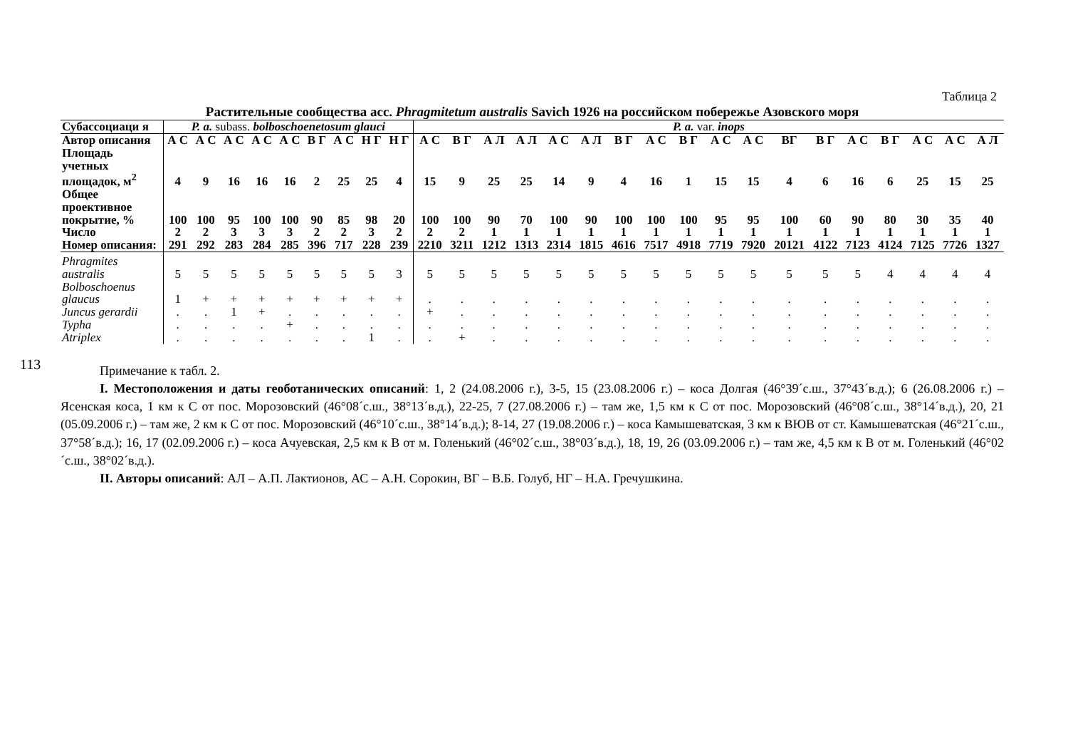113
Таблица 2
Растительные сообщества асс. Phragmitetum australis Savich 1926 на российском побережье Азовского моря
| Субассоциаци я | P. a. subass. bolboschoenetosum glauci | | | | | | | | | P. a. var. inops | | | | | | | | | | | | | | | | | |
| --- | --- | --- | --- | --- | --- | --- | --- | --- | --- | --- | --- | --- | --- | --- | --- | --- | --- | --- | --- | --- | --- | --- | --- | --- | --- | --- | --- |
| Автор описания | А С | А С | А С | А С | А С | В Г | А С | Н Г | Н Г | А С | В Г | А Л | А Л | А С | А Л | В Г | А С | В Г | А С | А С | ВГ | В Г | А С | В Г | А С | А С | А Л |
| Площадь учетных площадок, м<sup>2</sup> | 4 | 9 | 16 | 16 | 16 | 2 | 25 | 25 | 4 | 15 | 9 | 25 | 25 | 14 | 9 | 4 | 16 | 1 | 15 | 15 | 4 | 6 | 16 | 6 | 25 | 15 | 25 |
| Общее проективное покрытие, % | 100 | 100 | 95 | 100 | 100 | 90 | 85 | 98 | 20 | 100 | 100 | 90 | 70 | 100 | 90 | 100 | 100 | 100 | 95 | 95 | 100 | 60 | 90 | 80 | 30 | 35 | 40 |
| Число | 2 | 2 | 3 | 3 | 3 | 2 | 2 | 3 | 2 | 2 | 2 | 1 | 1 | 1 | 1 | 1 | 1 | 1 | 1 | 1 | 1 | 1 | 1 | 1 | 1 | 1 | 1 |
| Номер описания: | 291 | 292 | 283 | 284 | 285 | 396 | 717 | 228 | 239 | 2210 | 3211 | 1212 | 1313 | 2314 | 1815 | 4616 | 7517 | 4918 | 7719 | 7920 | 20121 | 4122 | 7123 | 4124 | 7125 | 7726 | 1327 |
| Phragmites australis | 5 | 5 | 5 | 5 | 5 | 5 | 5 | 5 | 3 | 5 | 5 | 5 | 5 | 5 | 5 | 5 | 5 | 5 | 5 | 5 | 5 | 5 | 5 | 4 | 4 | 4 | 4 |
| Bolboschoenus glaucus | 1 | + | + | + | + | + | + | + | + | . | . | . | . | . | . | . | . | . | . | . | . | . | . | . | . | . | . |
| Juncus gerardii | . | . | 1 | + | . | . | . | . | . | + | . | . | . | . | . | . | . | . | . | . | . | . | . | . | . | . | . |
| Typha | . | . | . | . | + | . | . | . | . | . | . | . | . | . | . | . | . | . | . | . | . | . | . | . | . | . | . |
| Atriplex | . | . | . | . | . | . | . | 1 | . | . | + | . | . | . | . | . | . | . | . | . | . | . | . | . | . | . | . |
Примечание к табл. 2.
I. Местоположения и даты геоботанических описаний: 1, 2 (24.08.2006 г.), 3-5, 15 (23.08.2006 г.) – коса Долгая (46°39´с.ш., 37°43´в.д.); 6 (26.08.2006 г.) – Ясенская коса, 1 км к С от пос. Морозовский (46°08´с.ш., 38°13´в.д.), 22-25, 7 (27.08.2006 г.) – там же, 1,5 км к С от пос. Морозовский (46°08´с.ш., 38°14´в.д.), 20, 21 (05.09.2006 г.) – там же, 2 км к С от пос. Морозовский (46°10´с.ш., 38°14´в.д.); 8-14, 27 (19.08.2006 г.) – коса Камышеватская, 3 км к ВЮВ от ст. Камышеватская (46°21´с.ш., 37°58´в.д.); 16, 17 (02.09.2006 г.) – коса Ачуевская, 2,5 км к В от м. Голенький (46°02´с.ш., 38°03´в.д.), 18, 19, 26 (03.09.2006 г.) – там же, 4,5 км к В от м. Голенький (46°02´с.ш., 38°02´в.д.).
II. Авторы описаний: АЛ – А.П. Лактионов, АС – А.Н. Сорокин, ВГ – В.Б. Голуб, НГ – Н.А. Гречушкина.